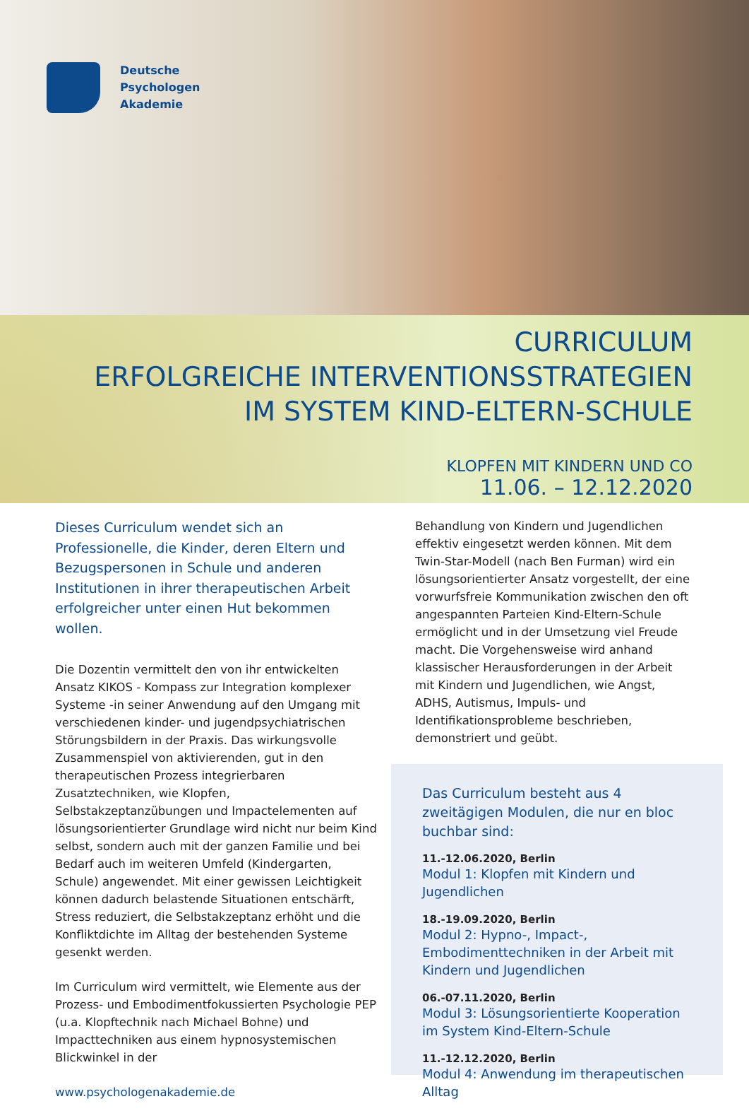Deutsche
Psychologen
Akademie
CURRICULUM
ERFOLGREICHE INTERVENTIONSSTRATEGIEN
IM SYSTEM KIND-ELTERN-SCHULE
KLOPFEN MIT KINDERN UND CO
11.06. – 12.12.2020
Dieses Curriculum wendet sich an Professionelle, die Kinder, deren Eltern und Bezugspersonen in Schule und anderen Institutionen in ihrer therapeutischen Arbeit erfolgreicher unter einen Hut bekommen wollen.
Die Dozentin vermittelt den von ihr entwickelten Ansatz KIKOS - Kompass zur Integration komplexer Systeme -in seiner Anwendung auf den Umgang mit verschiedenen kinder- und jugendpsychiatrischen Störungsbildern in der Praxis. Das wirkungsvolle Zusammenspiel von aktivierenden, gut in den therapeutischen Prozess integrierbaren Zusatztechniken, wie Klopfen, Selbstakzeptanzübungen und Impactelementen auf lösungsorientierter Grundlage wird nicht nur beim Kind selbst, sondern auch mit der ganzen Familie und bei Bedarf auch im weiteren Umfeld (Kindergarten, Schule) angewendet. Mit einer gewissen Leichtigkeit können dadurch belastende Situationen entschärft, Stress reduziert, die Selbstakzeptanz erhöht und die Konfliktdichte im Alltag der bestehenden Systeme gesenkt werden.
Im Curriculum wird vermittelt, wie Elemente aus der Prozess- und Embodimentfokussierten Psychologie PEP (u.a. Klopftechnik nach Michael Bohne) und Impacttechniken aus einem hypnosystemischen Blickwinkel in der
www.psychologenakademie.de
Behandlung von Kindern und Jugendlichen effektiv eingesetzt werden können. Mit dem Twin-Star-Modell (nach Ben Furman) wird ein lösungsorientierter Ansatz vorgestellt, der eine vorwurfsfreie Kommunikation zwischen den oft angespannten Parteien Kind-Eltern-Schule ermöglicht und in der Umsetzung viel Freude macht. Die Vorgehensweise wird anhand klassischer Herausforderungen in der Arbeit mit Kindern und Jugendlichen, wie Angst, ADHS, Autismus, Impuls- und Identifikationsprobleme beschrieben, demonstriert und geübt.
Das Curriculum besteht aus 4 zweitägigen Modulen, die nur en bloc buchbar sind:
11.-12.06.2020, Berlin
Modul 1: Klopfen mit Kindern und Jugendlichen
18.-19.09.2020, Berlin
Modul 2: Hypno-, Impact-, Embodimenttechniken in der Arbeit mit Kindern und Jugendlichen
06.-07.11.2020, Berlin
Modul 3: Lösungsorientierte Kooperation im System Kind-Eltern-Schule
11.-12.12.2020, Berlin
Modul 4: Anwendung im therapeutischen Alltag